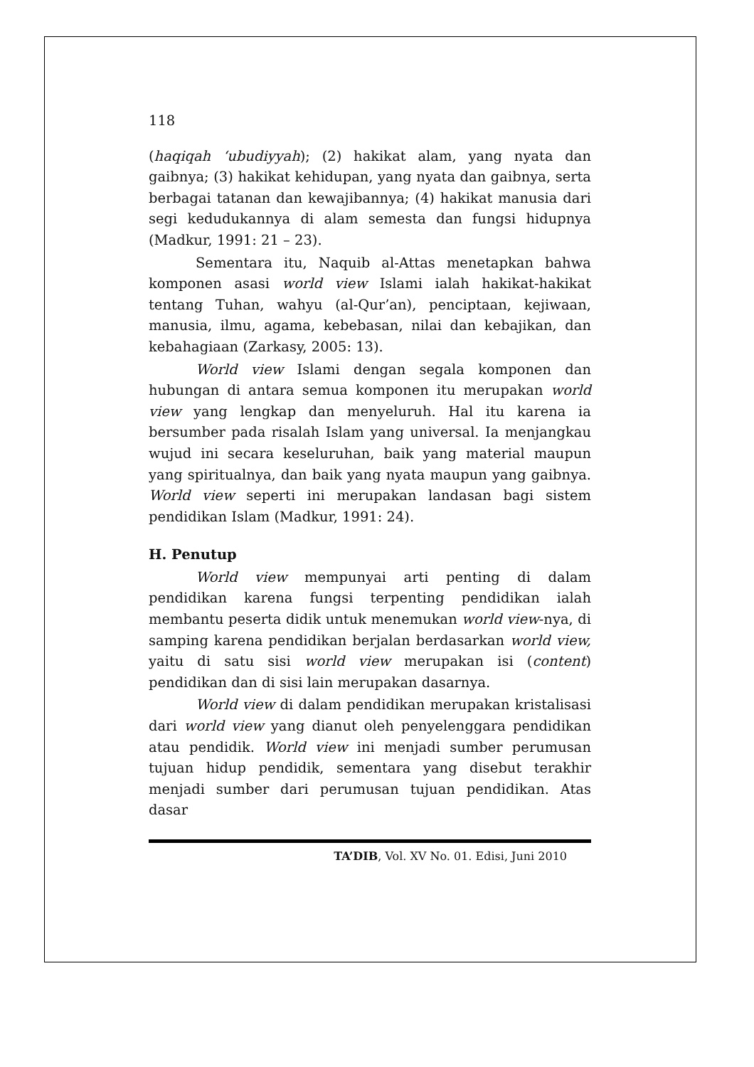118
(haqiqah ‘ubudiyyah); (2) hakikat alam, yang nyata dan gaibnya; (3) hakikat kehidupan, yang nyata dan gaibnya, serta berbagai tatanan dan kewajibannya; (4) hakikat manusia dari segi kedudukannya di alam semesta dan fungsi hidupnya (Madkur, 1991: 21 – 23).
Sementara itu, Naquib al-Attas menetapkan bahwa komponen asasi world view Islami ialah hakikat-hakikat tentang Tuhan, wahyu (al-Qur’an), penciptaan, kejiwaan, manusia, ilmu, agama, kebebasan, nilai dan kebajikan, dan kebahagiaan (Zarkasy, 2005: 13).
World view Islami dengan segala komponen dan hubungan di antara semua komponen itu merupakan world view yang lengkap dan menyeluruh. Hal itu karena ia bersumber pada risalah Islam yang universal. Ia menjangkau wujud ini secara keseluruhan, baik yang material maupun yang spiritualnya, dan baik yang nyata maupun yang gaibnya. World view seperti ini merupakan landasan bagi sistem pendidikan Islam (Madkur, 1991: 24).
H. Penutup
World view mempunyai arti penting di dalam pendidikan karena fungsi terpenting pendidikan ialah membantu peserta didik untuk menemukan world view-nya, di samping karena pendidikan berjalan berdasarkan world view, yaitu di satu sisi world view merupakan isi (content) pendidikan dan di sisi lain merupakan dasarnya.
World view di dalam pendidikan merupakan kristalisasi dari world view yang dianut oleh penyelenggara pendidikan atau pendidik. World view ini menjadi sumber perumusan tujuan hidup pendidik, sementara yang disebut terakhir menjadi sumber dari perumusan tujuan pendidikan. Atas dasar
TA’DIB, Vol. XV No. 01. Edisi, Juni 2010